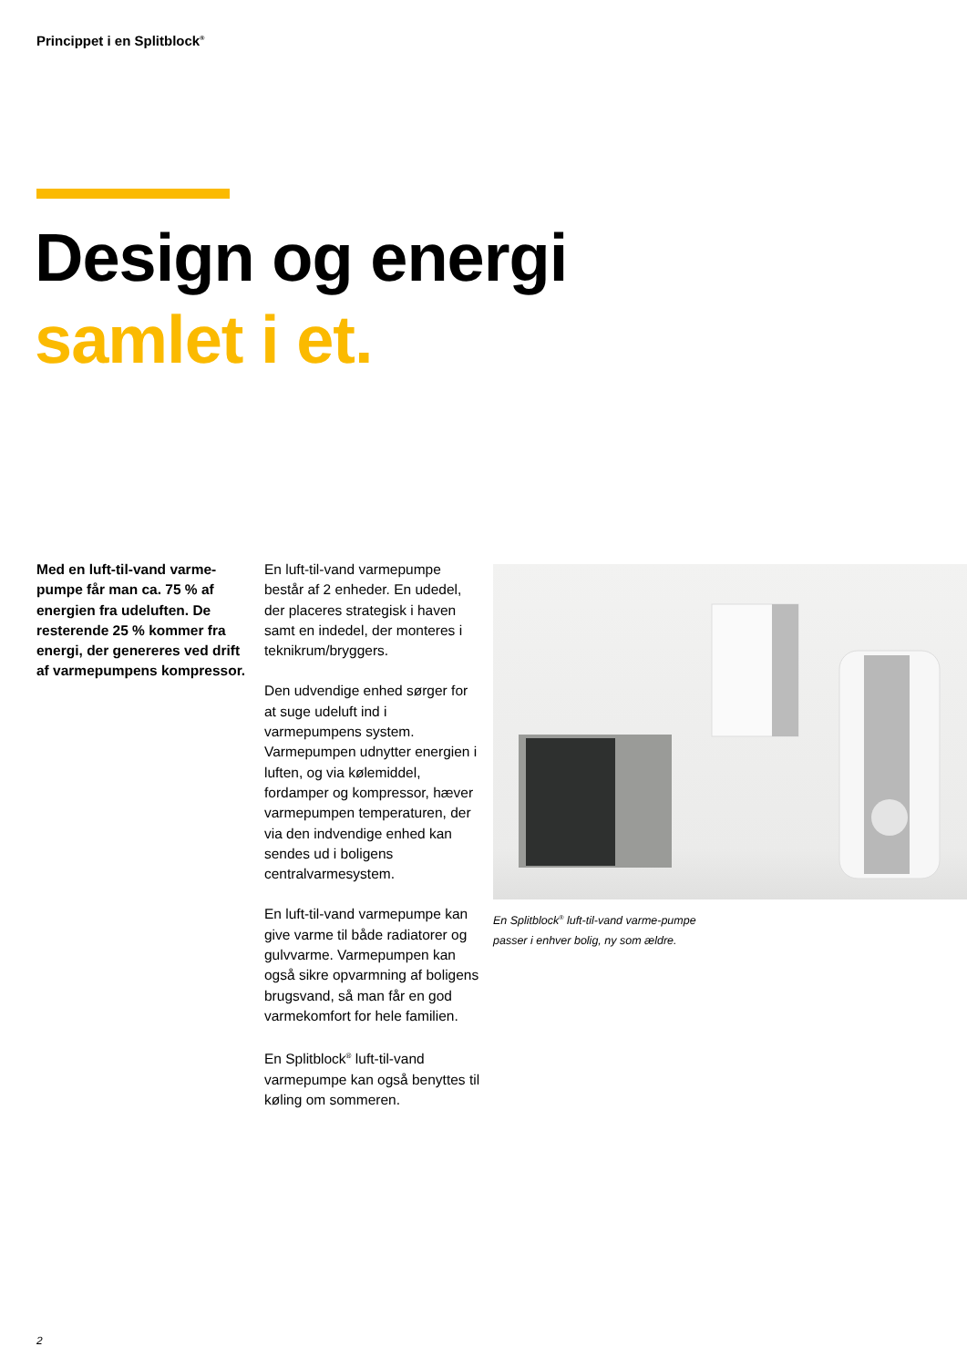Princippet i en Splitblock<sup>®</sup>
Design og energi
samlet i et.
Med en luft-til-vand varme-pumpe får man ca. 75 % af energien fra udeluften. De resterende 25 % kommer fra energi, der genereres ved drift af varmepumpens kompressor.
En luft-til-vand varmepumpe består af 2 enheder. En udedel, der placeres strategisk i haven samt en indedel, der monteres i teknikrum/bryggers.
Den udvendige enhed sørger for at suge udeluft ind i varmepumpens system. Varmepumpen udnytter energien i luften, og via kølemiddel, fordamper og kompressor, hæver varmepumpen temperaturen, der via den indvendige enhed kan sendes ud i boligens centralvarmesystem.
En luft-til-vand varmepumpe kan give varme til både radiatorer og gulvvarme. Varmepumpen kan også sikre opvarmning af boligens brugsvand, så man får en god varmekomfort for hele familien.
En Splitblock<sup>®</sup> luft-til-vand varmepumpe kan også benyttes til køling om sommeren.
En Splitblock<sup>®</sup> luft-til-vand varme-pumpe passer i enhver bolig, ny som ældre.
2